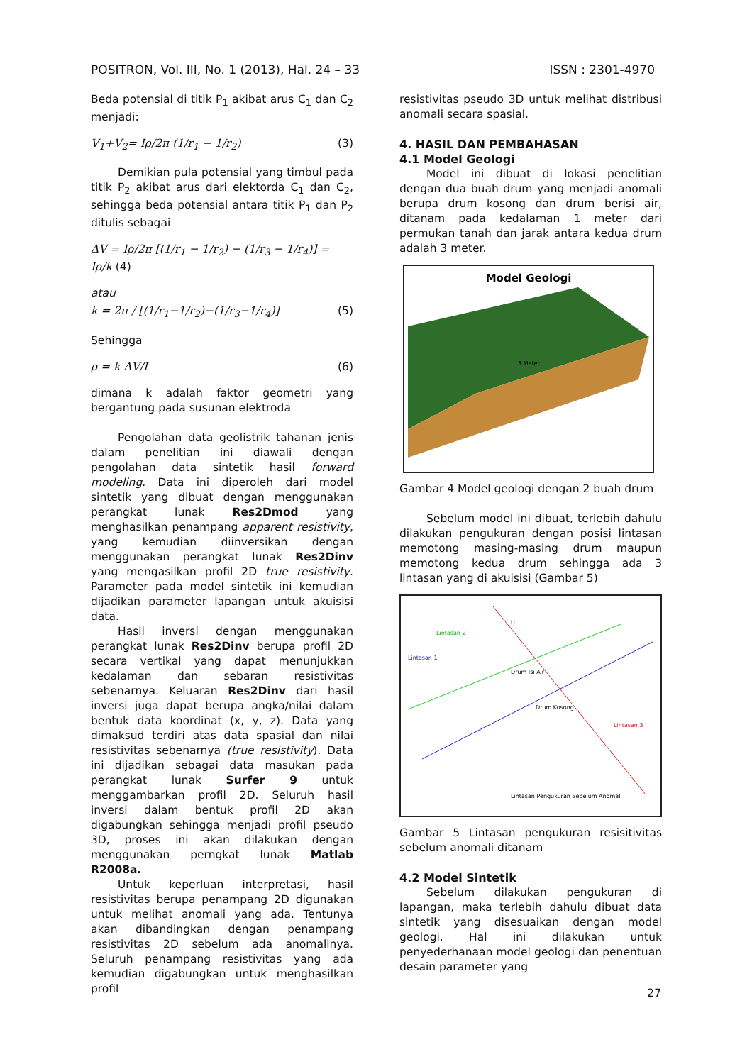POSITRON, Vol. III, No. 1 (2013), Hal. 24 – 33 ISSN : 2301-4970
Beda potensial di titik P<sub>1</sub> akibat arus C<sub>1</sub> dan C<sub>2</sub> menjadi:
V<sub>1</sub>+V<sub>2</sub>= Iρ/2π (1/r<sub>1</sub> − 1/r<sub>2</sub>) (3)
Demikian pula potensial yang timbul pada titik P<sub>2</sub> akibat arus dari elektorda C<sub>1</sub> dan C<sub>2</sub>, sehingga beda potensial antara titik P<sub>1</sub> dan P<sub>2</sub> ditulis sebagai
ΔV = Iρ/2π [(1/r<sub>1</sub> − 1/r<sub>2</sub>) − (1/r<sub>3</sub> − 1/r<sub>4</sub>)] = Iρ/k (4)
atau
k = 2π / [(1/r<sub>1</sub>−1/r<sub>2</sub>)−(1/r<sub>3</sub>−1/r<sub>4</sub>)] (5)
Sehingga
ρ = k ΔV/I (6)
dimana k adalah faktor geometri yang bergantung pada susunan elektroda
Pengolahan data geolistrik tahanan jenis dalam penelitian ini diawali dengan pengolahan data sintetik hasil forward modeling. Data ini diperoleh dari model sintetik yang dibuat dengan menggunakan perangkat lunak Res2Dmod yang menghasilkan penampang apparent resistivity, yang kemudian diinversikan dengan menggunakan perangkat lunak Res2Dinv yang mengasilkan profil 2D true resistivity. Parameter pada model sintetik ini kemudian dijadikan parameter lapangan untuk akuisisi data.
Hasil inversi dengan menggunakan perangkat lunak Res2Dinv berupa profil 2D secara vertikal yang dapat menunjukkan kedalaman dan sebaran resistivitas sebenarnya. Keluaran Res2Dinv dari hasil inversi juga dapat berupa angka/nilai dalam bentuk data koordinat (x, y, z). Data yang dimaksud terdiri atas data spasial dan nilai resistivitas sebenarnya (true resistivity). Data ini dijadikan sebagai data masukan pada perangkat lunak Surfer 9 untuk menggambarkan profil 2D. Seluruh hasil inversi dalam bentuk profil 2D akan digabungkan sehingga menjadi profil pseudo 3D, proses ini akan dilakukan dengan menggunakan perngkat lunak Matlab R2008a.
Untuk keperluan interpretasi, hasil resistivitas berupa penampang 2D digunakan untuk melihat anomali yang ada. Tentunya akan dibandingkan dengan penampang resistivitas 2D sebelum ada anomalinya. Seluruh penampang resistivitas yang ada kemudian digabungkan untuk menghasilkan profil
resistivitas pseudo 3D untuk melihat distribusi anomali secara spasial.
4. HASIL DAN PEMBAHASAN
4.1 Model Geologi
Model ini dibuat di lokasi penelitian dengan dua buah drum yang menjadi anomali berupa drum kosong dan drum berisi air, ditanam pada kedalaman 1 meter dari permukan tanah dan jarak antara kedua drum adalah 3 meter.
Model Geologi
3 Meter
Gambar 4 Model geologi dengan 2 buah drum
Sebelum model ini dibuat, terlebih dahulu dilakukan pengukuran dengan posisi lintasan memotong masing-masing drum maupun memotong kedua drum sehingga ada 3 lintasan yang di akuisisi (Gambar 5)
Lintasan 2
Lintasan 1
Drum Isi Air
Drum Kosong
Lintasan 3
Lintasan Pengukuran Sebelum Anomali
U
Gambar 5 Lintasan pengukuran resisitivitas sebelum anomali ditanam
4.2 Model Sintetik
Sebelum dilakukan pengukuran di lapangan, maka terlebih dahulu dibuat data sintetik yang disesuaikan dengan model geologi. Hal ini dilakukan untuk penyederhanaan model geologi dan penentuan desain parameter yang
27